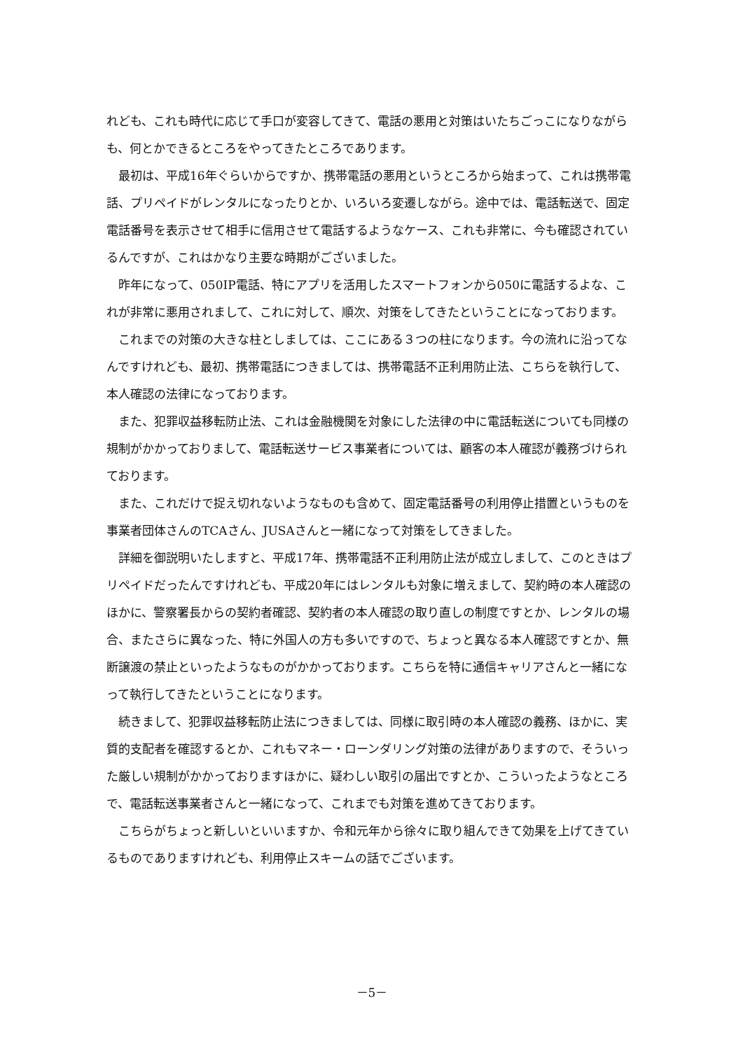れども、これも時代に応じて手口が変容してきて、電話の悪用と対策はいたちごっこになりながらも、何とかできるところをやってきたところであります。
最初は、平成16年ぐらいからですか、携帯電話の悪用というところから始まって、これは携帯電話、プリペイドがレンタルになったりとか、いろいろ変遷しながら。途中では、電話転送で、固定電話番号を表示させて相手に信用させて電話するようなケース、これも非常に、今も確認されているんですが、これはかなり主要な時期がございました。
昨年になって、050IP電話、特にアプリを活用したスマートフォンから050に電話するよな、これが非常に悪用されまして、これに対して、順次、対策をしてきたということになっております。
これまでの対策の大きな柱としましては、ここにある３つの柱になります。今の流れに沿ってなんですけれども、最初、携帯電話につきましては、携帯電話不正利用防止法、こちらを執行して、本人確認の法律になっております。
また、犯罪収益移転防止法、これは金融機関を対象にした法律の中に電話転送についても同様の規制がかかっておりまして、電話転送サービス事業者については、顧客の本人確認が義務づけられております。
また、これだけで捉え切れないようなものも含めて、固定電話番号の利用停止措置というものを事業者団体さんのTCAさん、JUSAさんと一緒になって対策をしてきました。
詳細を御説明いたしますと、平成17年、携帯電話不正利用防止法が成立しまして、このときはプリペイドだったんですけれども、平成20年にはレンタルも対象に増えまして、契約時の本人確認のほかに、警察署長からの契約者確認、契約者の本人確認の取り直しの制度ですとか、レンタルの場合、またさらに異なった、特に外国人の方も多いですので、ちょっと異なる本人確認ですとか、無断譲渡の禁止といったようなものがかかっております。こちらを特に通信キャリアさんと一緒になって執行してきたということになります。
続きまして、犯罪収益移転防止法につきましては、同様に取引時の本人確認の義務、ほかに、実質的支配者を確認するとか、これもマネー・ローンダリング対策の法律がありますので、そういった厳しい規制がかかっておりますほかに、疑わしい取引の届出ですとか、こういったようなところで、電話転送事業者さんと一緒になって、これまでも対策を進めてきております。
こちらがちょっと新しいといいますか、令和元年から徐々に取り組んできて効果を上げてきているものでありますけれども、利用停止スキームの話でございます。
－5－